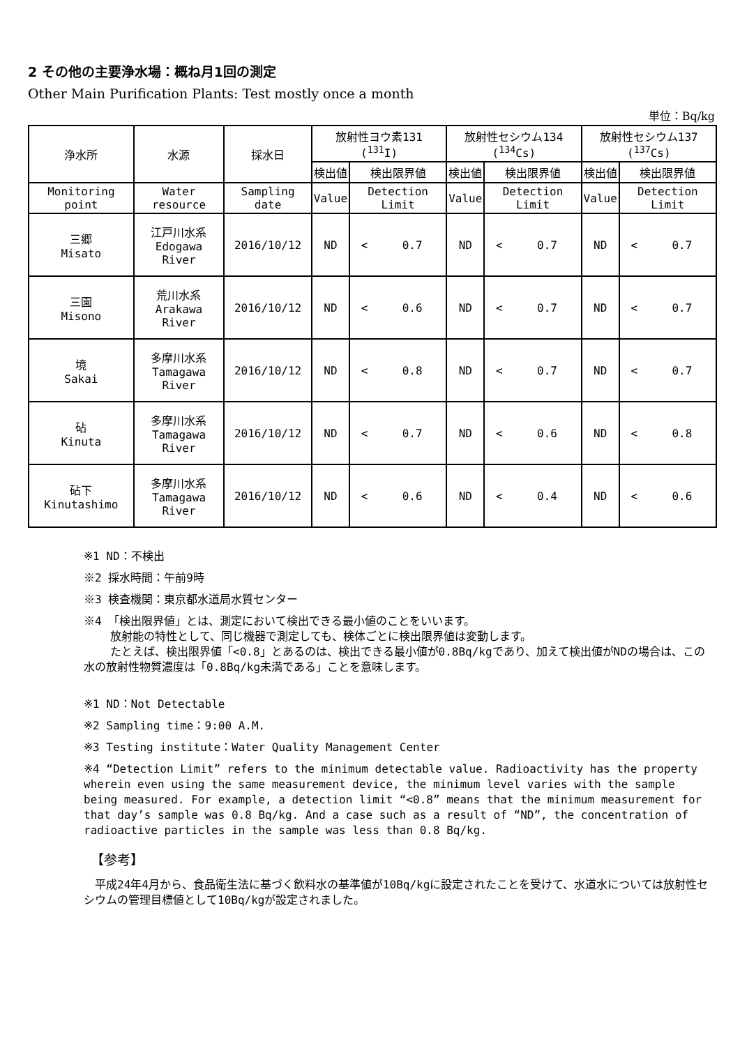2 その他の主要浄水場：概ね月1回の測定
Other Main Purification Plants: Test mostly once a month
単位：Bq/kg
| 浄水所 | 水源 | 採水日 | 放射性ヨウ素131 (<sup>131</sup>I) | | | 放射性セシウム134 (<sup>134</sup>Cs) | | | 放射性セシウム137 (<sup>137</sup>Cs) | | |
| --- | --- | --- | --- | --- | --- | --- | --- | --- | --- | --- | --- |
| | | | 検出値 | 検出限界値 | | 検出値 | 検出限界値 | | 検出値 | 検出限界値 | |
| Monitoring point | Water resource | Sampling date | Value | Detection Limit | | Value | Detection Limit | | Value | Detection Limit | |
| 三郷 Misato | 江戸川水系 Edogawa River | 2016/10/12 | ND | < | 0.7 | ND | < | 0.7 | ND | < | 0.7 |
| 三園 Misono | 荒川水系 Arakawa River | 2016/10/12 | ND | < | 0.6 | ND | < | 0.7 | ND | < | 0.7 |
| 境 Sakai | 多摩川水系 Tamagawa River | 2016/10/12 | ND | < | 0.8 | ND | < | 0.7 | ND | < | 0.7 |
| 砧 Kinuta | 多摩川水系 Tamagawa River | 2016/10/12 | ND | < | 0.7 | ND | < | 0.6 | ND | < | 0.8 |
| 砧下 Kinutashimo | 多摩川水系 Tamagawa River | 2016/10/12 | ND | < | 0.6 | ND | < | 0.4 | ND | < | 0.6 |
※1 ND：不検出
※2 採水時間：午前9時
※3 検査機関：東京都水道局水質センター
※4 「検出限界値」とは、測定において検出できる最小値のことをいいます。
放射能の特性として、同じ機器で測定しても、検体ごとに検出限界値は変動します。
たとえば、検出限界値「<0.8」とあるのは、検出できる最小値が0.8Bq/kgであり、加えて検出値がNDの場合は、この水の放射性物質濃度は「0.8Bq/kg未満である」ことを意味します。
※1 ND：Not Detectable
※2 Sampling time：9:00 A.M.
※3 Testing institute：Water Quality Management Center
※4 “Detection Limit” refers to the minimum detectable value. Radioactivity has the property wherein even using the same measurement device, the minimum level varies with the sample being measured. For example, a detection limit “<0.8” means that the minimum measurement for that day’s sample was 0.8 Bq/kg. And a case such as a result of “ND”, the concentration of radioactive particles in the sample was less than 0.8 Bq/kg.
【参考】
　平成24年4月から、食品衛生法に基づく飲料水の基準値が10Bq/kgに設定されたことを受けて、水道水については放射性セシウムの管理目標値として10Bq/kgが設定されました。